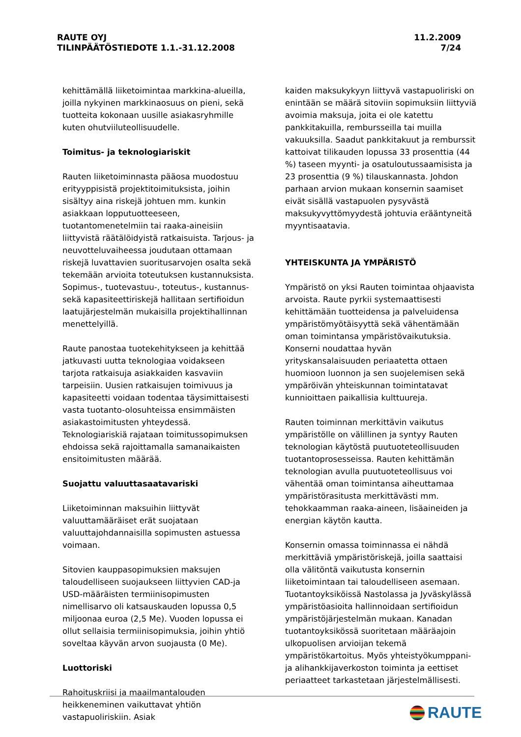RAUTE OYJ
TILINPÄÄTÖSTIEDOTE 1.1.-31.12.2008
11.2.2009
7/24
kehittämällä liiketoimintaa markkina-alueilla, joilla nykyinen markkinaosuus on pieni, sekä tuotteita kokonaan uusille asiakasryhmille kuten ohutviiluteollisuudelle.
Toimitus- ja teknologiariskit
Rauten liiketoiminnasta pääosa muodostuu erityyppisistä projektitoimituksista, joihin sisältyy aina riskejä johtuen mm. kunkin asiakkaan lopputuotteeseen, tuotantomenetelmiin tai raaka-aineisiin liittyvistä räätälöidyistä ratkaisuista. Tarjous- ja neuvotteluvaiheessa joudutaan ottamaan riskejä luvattavien suoritusarvojen osalta sekä tekemään arvioita toteutuksen kustannuksista. Sopimus-, tuotevastuu-, toteutus-, kustannus- sekä kapasiteettiriskejä hallitaan sertifioidun laatujärjestelmän mukaisilla projektihallinnan menettelyillä.
Raute panostaa tuotekehitykseen ja kehittää jatkuvasti uutta teknologiaa voidakseen tarjota ratkaisuja asiakkaiden kasvaviin tarpeisiin. Uusien ratkaisujen toimivuus ja kapasiteetti voidaan todentaa täysimittaisesti vasta tuotanto-olosuhteissa ensimmäisten asiakastoimitusten yhteydessä. Teknologiariskiä rajataan toimitussopimuksen ehdoissa sekä rajoittamalla samanaikaisten ensitoimitusten määrää.
Suojattu valuuttasaatavariski
Liiketoiminnan maksuihin liittyvät valuuttamääräiset erät suojataan valuuttajohdannaisilla sopimusten astuessa voimaan.
Sitovien kauppasopimuksien maksujen taloudelliseen suojaukseen liittyvien CAD-ja USD-määräisten termiinisopimusten nimellisarvo oli katsauskauden lopussa 0,5 miljoonaa euroa (2,5 Me). Vuoden lopussa ei ollut sellaisia termiinisopimuksia, joihin yhtiö soveltaa käyvän arvon suojausta (0 Me).
Luottoriski
Rahoituskriisi ja maailmantalouden heikkeneminen vaikuttavat yhtiön vastapuoliriskiin. Asiak
kaiden maksukykyyn liittyvä vastapuoliriski on enintään se määrä sitoviin sopimuksiin liittyviä avoimia maksuja, joita ei ole katettu pankkitakuilla, rembursseilla tai muilla vakuuksilla. Saadut pankkitakuut ja remburssit kattoivat tilikauden lopussa 33 prosenttia (44 %) taseen myynti- ja osatuloutussaamisista ja 23 prosenttia (9 %) tilauskannasta. Johdon parhaan arvion mukaan konsernin saamiset eivät sisällä vastapuolen pysyvästä maksukyvyttömyydestä johtuvia erääntyneitä myyntisaatavia.
YHTEISKUNTA JA YMPÄRISTÖ
Ympäristö on yksi Rauten toimintaa ohjaavista arvoista. Raute pyrkii systemaattisesti kehittämään tuotteidensa ja palveluidensa ympäristömyötäisyyttä sekä vähentämään oman toimintansa ympäristövaikutuksia. Konserni noudattaa hyvän yrityskansalaisuuden periaatetta ottaen huomioon luonnon ja sen suojelemisen sekä ympäröivän yhteiskunnan toimintatavat kunnioittaen paikallisia kulttuureja.
Rauten toiminnan merkittävin vaikutus ympäristölle on välillinen ja syntyy Rauten teknologian käytöstä puutuoteteollisuuden tuotantoprosesseissa. Rauten kehittämän teknologian avulla puutuoteteollisuus voi vähentää oman toimintansa aiheuttamaa ympäristörasitusta merkittävästi mm. tehokkaamman raaka-aineen, lisäaineiden ja energian käytön kautta.
Konsernin omassa toiminnassa ei nähdä merkittäviä ympäristöriskejä, joilla saattaisi olla välitöntä vaikutusta konsernin liiketoimintaan tai taloudelliseen asemaan. Tuotantoyksiköissä Nastolassa ja Jyväskylässä ympäristöasioita hallinnoidaan sertifioidun ympäristöjärjestelmän mukaan. Kanadan tuotantoyksikössä suoritetaan määräajoin ulkopuolisen arvioijan tekemä ympäristökartoitus. Myös yhteistyökumppani- ja alihankkijaverkoston toiminta ja eettiset periaatteet tarkastetaan järjestelmällisesti.
RAUTE